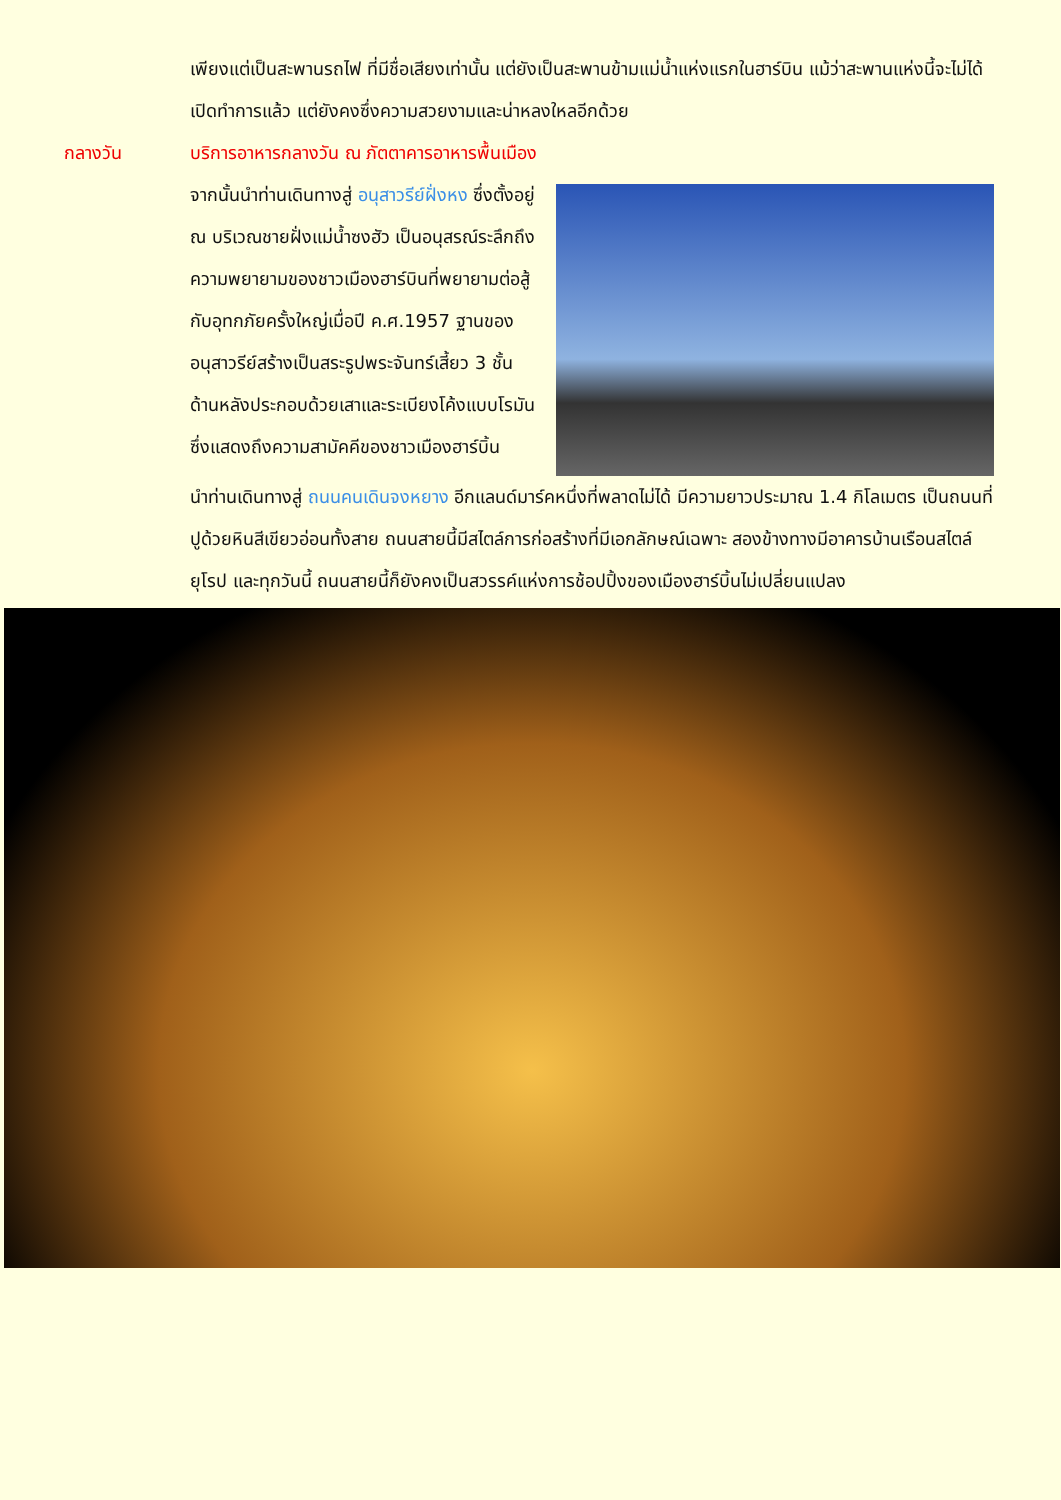เพียงแต่เป็นสะพานรถไฟ ที่มีชื่อเสียงเท่านั้น แต่ยังเป็นสะพานข้ามแม่น้ำแห่งแรกในฮาร์บิน แม้ว่าสะพานแห่งนี้จะไม่ได้เปิดทำการแล้ว แต่ยังคงซึ่งความสวยงามและน่าหลงใหลอีกด้วย
กลางวัน บริการอาหารกลางวัน ณ ภัตตาคารอาหารพื้นเมือง
จากนั้นนำท่านเดินทางสู่ อนุสาวรีย์ฝั่งหง ซึ่งตั้งอยู่ ณ บริเวณชายฝั่งแม่น้ำซงฮัว เป็นอนุสรณ์ระลึกถึงความพยายามของชาวเมืองฮาร์บินที่พยายามต่อสู้กับอุทกภัยครั้งใหญ่เมื่อปี ค.ศ.1957 ฐานของอนุสาวรีย์สร้างเป็นสระรูปพระจันทร์เสี้ยว 3 ชั้น ด้านหลังประกอบด้วยเสาและระเบียงโค้งแบบโรมัน ซึ่งแสดงถึงความสามัคคีของชาวเมืองฮาร์บิ้น
นำท่านเดินทางสู่ ถนนคนเดินจงหยาง อีกแลนด์มาร์คหนึ่งที่พลาดไม่ได้ มีความยาวประมาณ 1.4 กิโลเมตร เป็นถนนที่ปูด้วยหินสีเขียวอ่อนทั้งสาย ถนนสายนี้มีสไตล์การก่อสร้างที่มีเอกลักษณ์เฉพาะ สองข้างทางมีอาคารบ้านเรือนสไตล์ยุโรป และทุกวันนี้ ถนนสายนี้ก็ยังคงเป็นสวรรค์แห่งการช้อปปิ้งของเมืองฮาร์บิ้นไม่เปลี่ยนแปลง